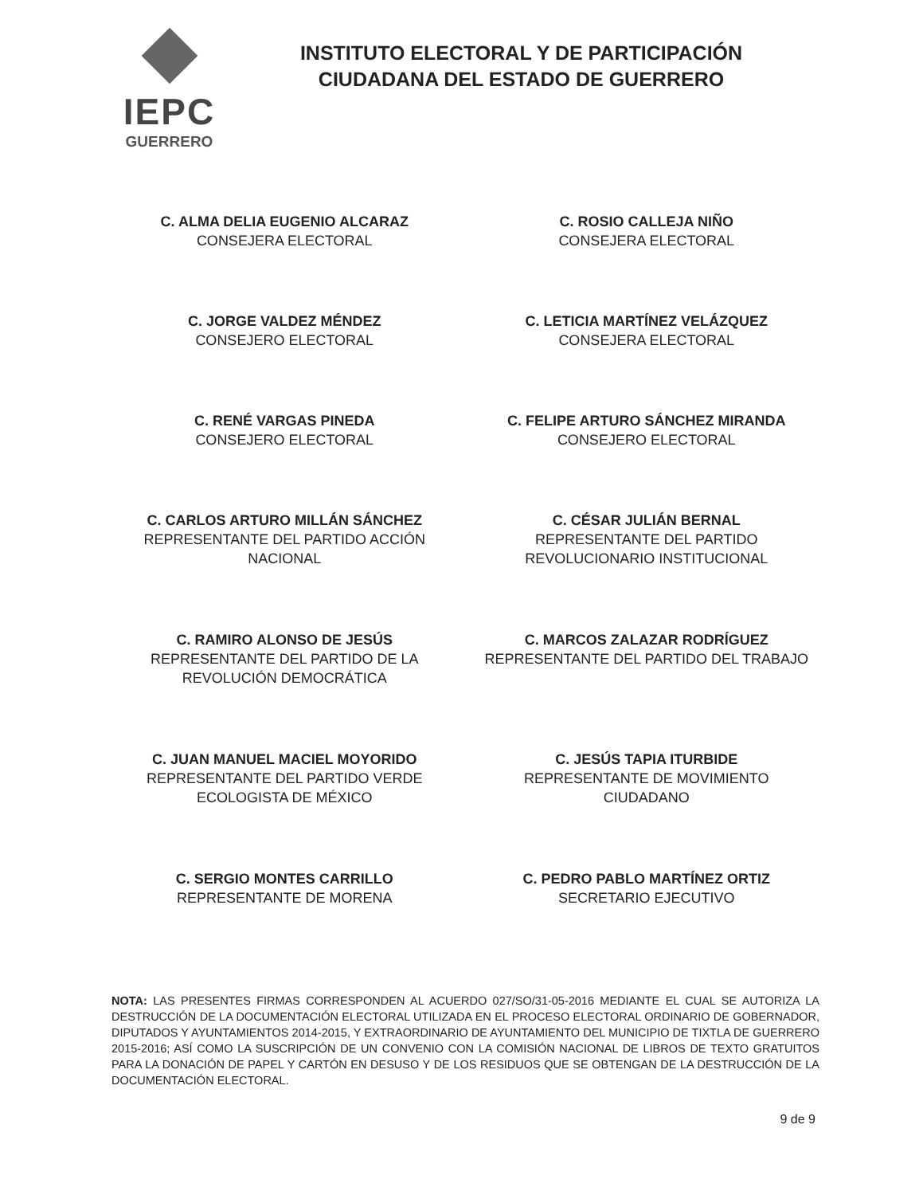IEPC
GUERRERO
INSTITUTO ELECTORAL Y DE PARTICIPACIÓN
CIUDADANA DEL ESTADO DE GUERRERO
C. ALMA DELIA EUGENIO ALCARAZ
CONSEJERA ELECTORAL
C. ROSIO CALLEJA NIÑO
CONSEJERA ELECTORAL
C. JORGE VALDEZ MÉNDEZ
CONSEJERO ELECTORAL
C. LETICIA MARTÍNEZ VELÁZQUEZ
CONSEJERA ELECTORAL
C. RENÉ VARGAS PINEDA
CONSEJERO ELECTORAL
C. FELIPE ARTURO SÁNCHEZ MIRANDA
CONSEJERO ELECTORAL
C. CARLOS ARTURO MILLÁN SÁNCHEZ
REPRESENTANTE DEL PARTIDO ACCIÓN NACIONAL
C. CÉSAR JULIÁN BERNAL
REPRESENTANTE DEL PARTIDO REVOLUCIONARIO INSTITUCIONAL
C. RAMIRO ALONSO DE JESÚS
REPRESENTANTE DEL PARTIDO DE LA REVOLUCIÓN DEMOCRÁTICA
C. MARCOS ZALAZAR RODRÍGUEZ
REPRESENTANTE DEL PARTIDO DEL TRABAJO
C. JUAN MANUEL MACIEL MOYORIDO
REPRESENTANTE DEL PARTIDO VERDE ECOLOGISTA DE MÉXICO
C. JESÚS TAPIA ITURBIDE
REPRESENTANTE DE MOVIMIENTO CIUDADANO
C. SERGIO MONTES CARRILLO
REPRESENTANTE DE MORENA
C. PEDRO PABLO MARTÍNEZ ORTIZ
SECRETARIO EJECUTIVO
NOTA: LAS PRESENTES FIRMAS CORRESPONDEN AL ACUERDO 027/SO/31-05-2016 MEDIANTE EL CUAL SE AUTORIZA LA DESTRUCCIÓN DE LA DOCUMENTACIÓN ELECTORAL UTILIZADA EN EL PROCESO ELECTORAL ORDINARIO DE GOBERNADOR, DIPUTADOS Y AYUNTAMIENTOS 2014-2015, Y EXTRAORDINARIO DE AYUNTAMIENTO DEL MUNICIPIO DE TIXTLA DE GUERRERO 2015-2016; ASÍ COMO LA SUSCRIPCIÓN DE UN CONVENIO CON LA COMISIÓN NACIONAL DE LIBROS DE TEXTO GRATUITOS PARA LA DONACIÓN DE PAPEL Y CARTÓN EN DESUSO Y DE LOS RESIDUOS QUE SE OBTENGAN DE LA DESTRUCCIÓN DE LA DOCUMENTACIÓN ELECTORAL.
9 de 9